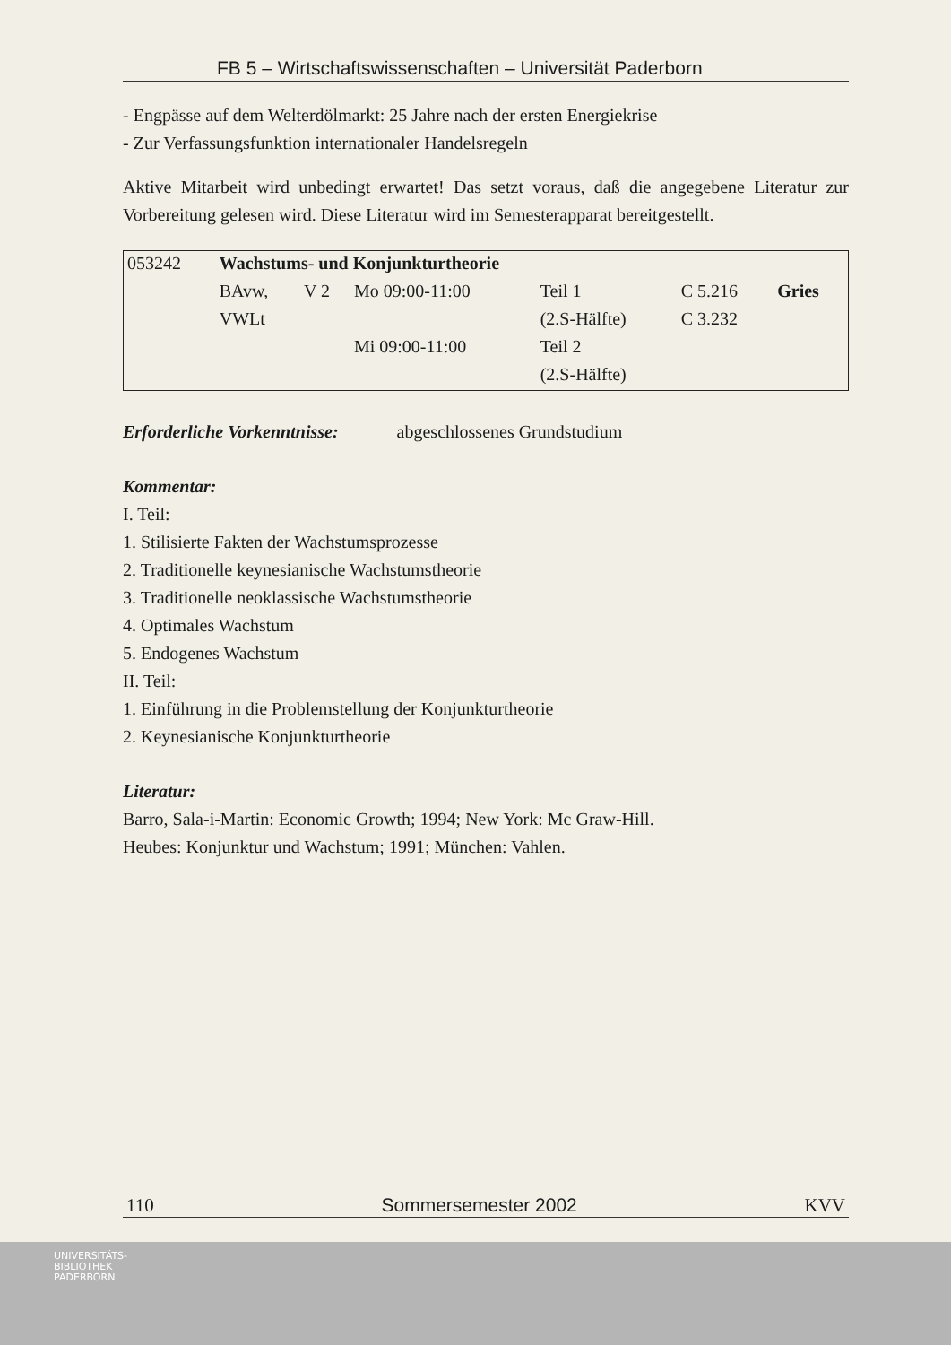FB 5 – Wirtschaftswissenschaften – Universität Paderborn
- Engpässe auf dem Welterdölmarkt: 25 Jahre nach der ersten Energiekrise
- Zur Verfassungsfunktion internationaler Handelsregeln
Aktive Mitarbeit wird unbedingt erwartet! Das setzt voraus, daß die angegebene Literatur zur Vorbereitung gelesen wird. Diese Literatur wird im Semesterapparat bereitgestellt.
| 053242 | Wachstums- und Konjunkturtheorie | | | | | |
| | BAvw, | V 2 | Mo 09:00-11:00 | Teil 1 | C 5.216 | Gries |
| | VWLt | | | (2.S-Hälfte) | C 3.232 | |
| | | | Mi 09:00-11:00 | Teil 2 | | |
| | | | | (2.S-Hälfte) | | |
Erforderliche Vorkenntnisse: abgeschlossenes Grundstudium
Kommentar:
I. Teil:
1. Stilisierte Fakten der Wachstumsprozesse
2. Traditionelle keynesianische Wachstumstheorie
3. Traditionelle neoklassische Wachstumstheorie
4. Optimales Wachstum
5. Endogenes Wachstum
II. Teil:
1. Einführung in die Problemstellung der Konjunkturtheorie
2. Keynesianische Konjunkturtheorie
Literatur:
Barro, Sala-i-Martin: Economic Growth; 1994; New York: Mc Graw-Hill.
Heubes: Konjunktur und Wachstum; 1991; München: Vahlen.
110 Sommersemester 2002 KVV
UNIVERSITÄTS-
BIBLIOTHEK
PADERBORN